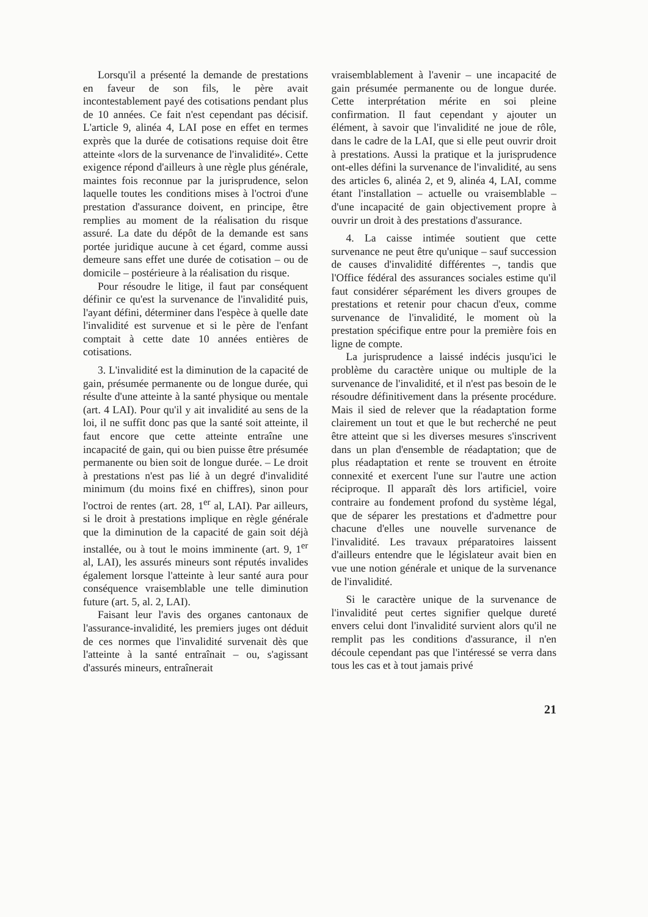Lorsqu'il a présenté la demande de prestations en faveur de son fils, le père avait incontestablement payé des cotisations pendant plus de 10 années. Ce fait n'est cependant pas décisif. L'article 9, alinéa 4, LAI pose en effet en termes exprès que la durée de cotisations requise doit être atteinte «lors de la survenance de l'invalidité». Cette exigence répond d'ailleurs à une règle plus générale, maintes fois reconnue par la jurisprudence, selon laquelle toutes les conditions mises à l'octroi d'une prestation d'assurance doivent, en principe, être remplies au moment de la réalisation du risque assuré. La date du dépôt de la demande est sans portée juridique aucune à cet égard, comme aussi demeure sans effet une durée de cotisation – ou de domicile – postérieure à la réalisation du risque.
Pour résoudre le litige, il faut par conséquent définir ce qu'est la survenance de l'invalidité puis, l'ayant défini, déterminer dans l'espèce à quelle date l'invalidité est survenue et si le père de l'enfant comptait à cette date 10 années entières de cotisations.
3. L'invalidité est la diminution de la capacité de gain, présumée permanente ou de longue durée, qui résulte d'une atteinte à la santé physique ou mentale (art. 4 LAI). Pour qu'il y ait invalidité au sens de la loi, il ne suffit donc pas que la santé soit atteinte, il faut encore que cette atteinte entraîne une incapacité de gain, qui ou bien puisse être présumée permanente ou bien soit de longue durée. – Le droit à prestations n'est pas lié à un degré d'invalidité minimum (du moins fixé en chiffres), sinon pour l'octroi de rentes (art. 28, 1<sup>er</sup> al, LAI). Par ailleurs, si le droit à prestations implique en règle générale que la diminution de la capacité de gain soit déjà installée, ou à tout le moins imminente (art. 9, 1<sup>er</sup> al, LAI), les assurés mineurs sont réputés invalides également lorsque l'atteinte à leur santé aura pour conséquence vraisemblable une telle diminution future (art. 5, al. 2, LAI).
Faisant leur l'avis des organes cantonaux de l'assurance-invalidité, les premiers juges ont déduit de ces normes que l'invalidité survenait dès que l'atteinte à la santé entraînait – ou, s'agissant d'assurés mineurs, entraînerait
vraisemblablement à l'avenir – une incapacité de gain présumée permanente ou de longue durée. Cette interprétation mérite en soi pleine confirmation. Il faut cependant y ajouter un élément, à savoir que l'invalidité ne joue de rôle, dans le cadre de la LAI, que si elle peut ouvrir droit à prestations. Aussi la pratique et la jurisprudence ont-elles défini la survenance de l'invalidité, au sens des articles 6, alinéa 2, et 9, alinéa 4, LAI, comme étant l'installation – actuelle ou vraisemblable – d'une incapacité de gain objectivement propre à ouvrir un droit à des prestations d'assurance.
4. La caisse intimée soutient que cette survenance ne peut être qu'unique – sauf succession de causes d'invalidité différentes –, tandis que l'Office fédéral des assurances sociales estime qu'il faut considérer séparément les divers groupes de prestations et retenir pour chacun d'eux, comme survenance de l'invalidité, le moment où la prestation spécifique entre pour la première fois en ligne de compte.
La jurisprudence a laissé indécis jusqu'ici le problème du caractère unique ou multiple de la survenance de l'invalidité, et il n'est pas besoin de le résoudre définitivement dans la présente procédure. Mais il sied de relever que la réadaptation forme clairement un tout et que le but recherché ne peut être atteint que si les diverses mesures s'inscrivent dans un plan d'ensemble de réadaptation; que de plus réadaptation et rente se trouvent en étroite connexité et exercent l'une sur l'autre une action réciproque. Il apparaît dès lors artificiel, voire contraire au fondement profond du système légal, que de séparer les prestations et d'admettre pour chacune d'elles une nouvelle survenance de l'invalidité. Les travaux préparatoires laissent d'ailleurs entendre que le législateur avait bien en vue une notion générale et unique de la survenance de l'invalidité.
Si le caractère unique de la survenance de l'invalidité peut certes signifier quelque dureté envers celui dont l'invalidité survient alors qu'il ne remplit pas les conditions d'assurance, il n'en découle cependant pas que l'intéressé se verra dans tous les cas et à tout jamais privé
21